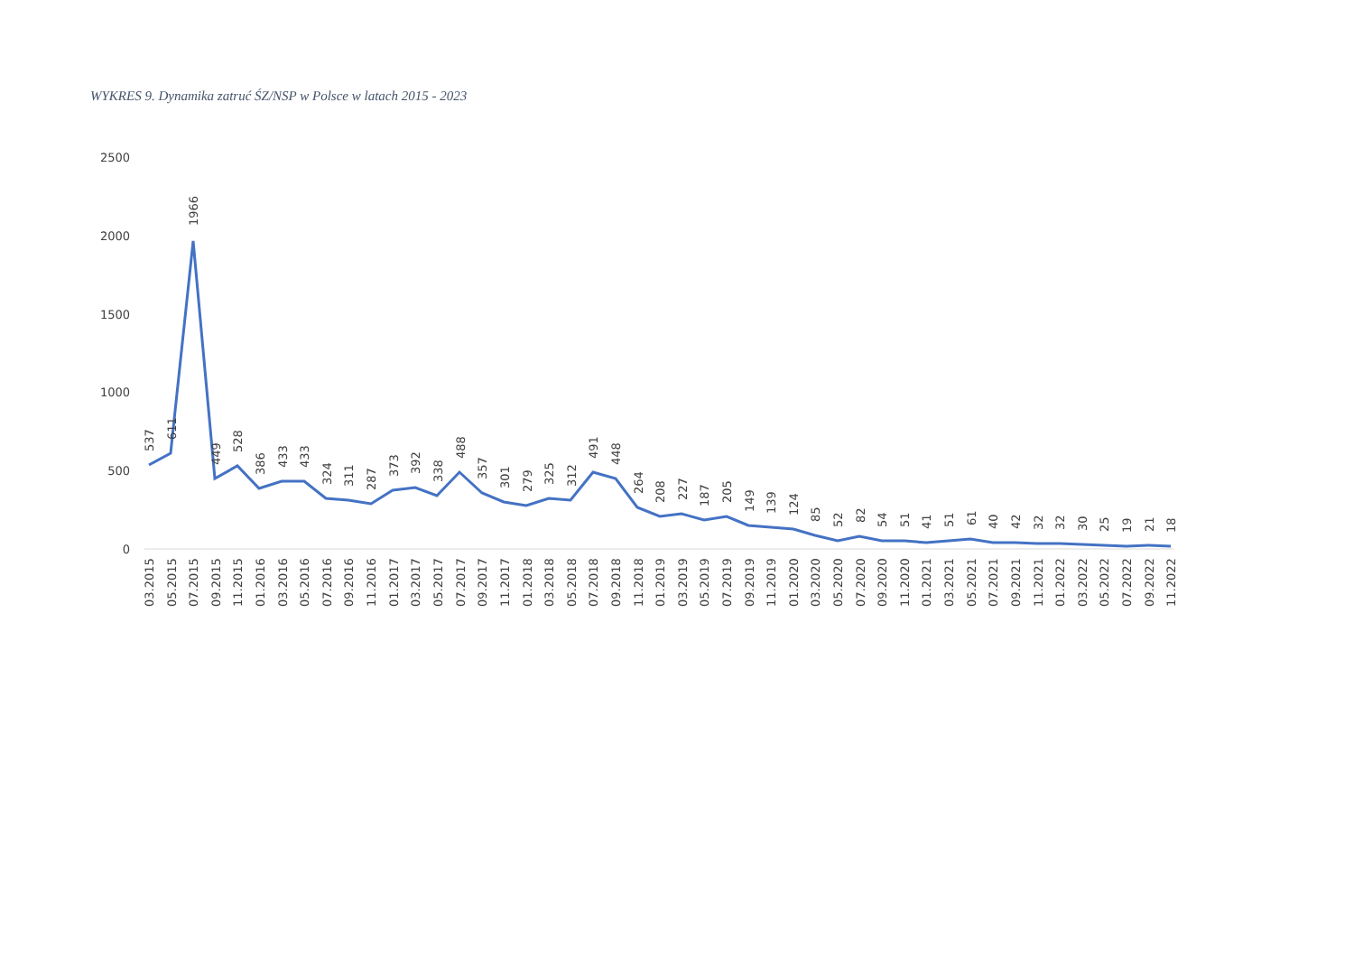WYKRES 9. Dynamika zatruć ŚZ/NSP w Polsce w latach 2015 - 2023
2500
2000
1500
1000
500
0
537
611
1966
449
528
386
433
433
324
311
287
373
392
338
488
357
301
279
325
312
491
448
264
208
227
187
205
149
139
124
85
52
82
54
51
41
51
61
40
42
32
32
30
25
19
21
18
03.2015
05.2015
07.2015
09.2015
11.2015
01.2016
03.2016
05.2016
07.2016
09.2016
11.2016
01.2017
03.2017
05.2017
07.2017
09.2017
11.2017
01.2018
03.2018
05.2018
07.2018
09.2018
11.2018
01.2019
03.2019
05.2019
07.2019
09.2019
11.2019
01.2020
03.2020
05.2020
07.2020
09.2020
11.2020
01.2021
03.2021
05.2021
07.2021
09.2021
11.2021
01.2022
03.2022
05.2022
07.2022
09.2022
11.2022